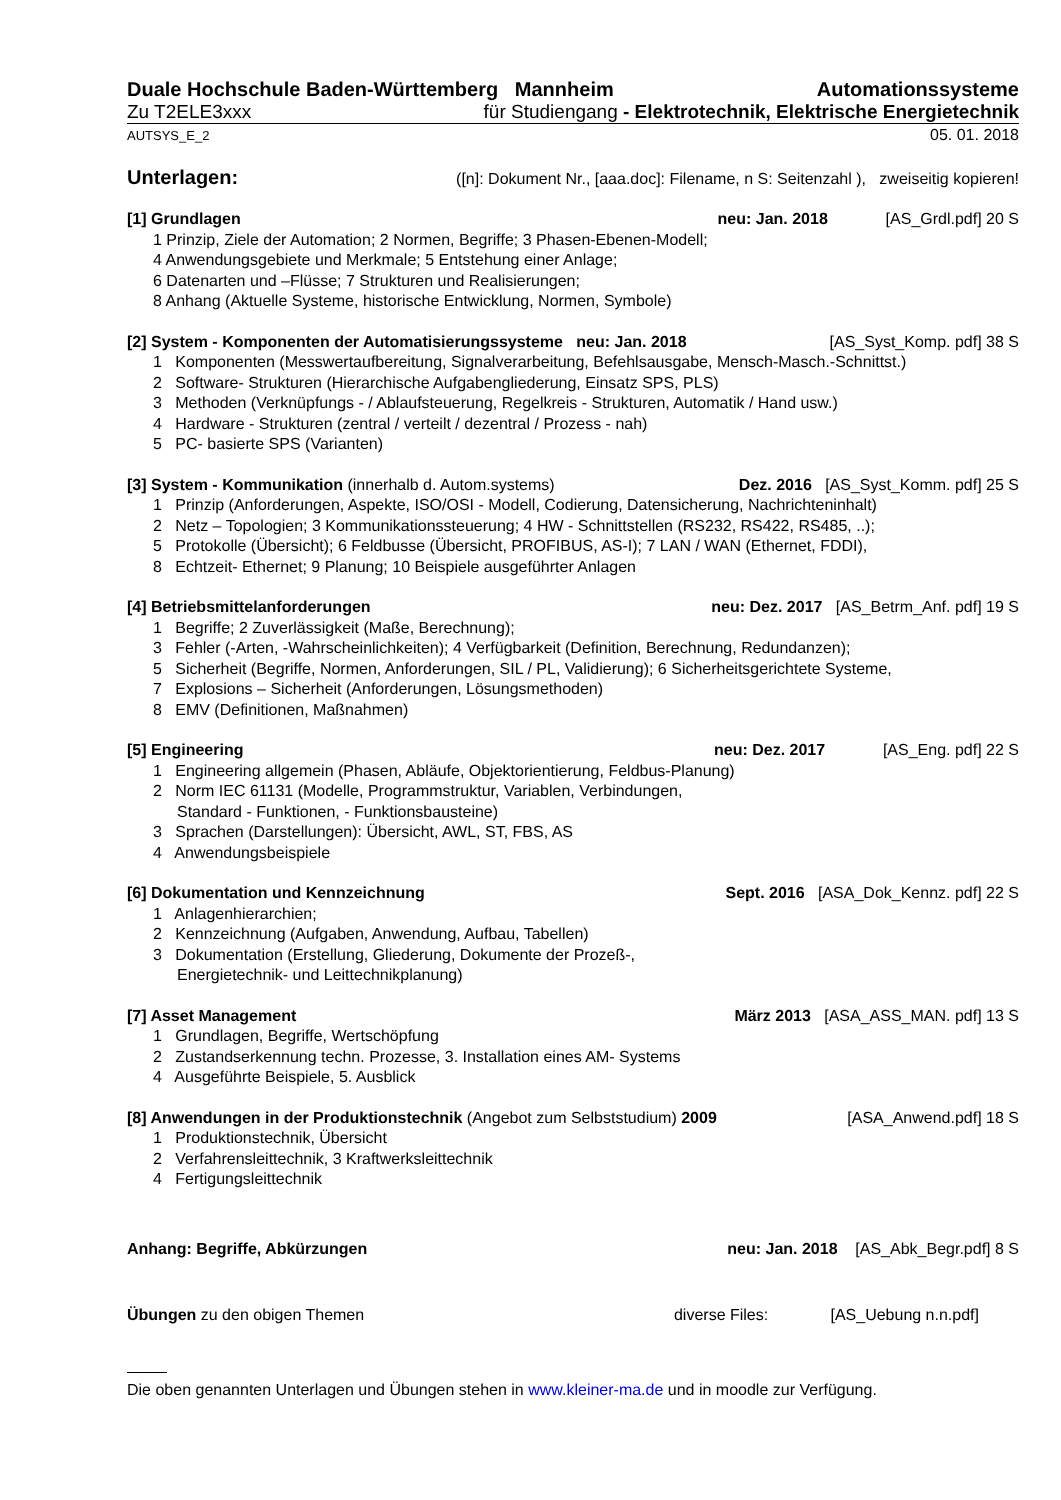Duale Hochschule Baden-Württemberg Mannheim Automationssysteme
Zu T2ELE3xxx für Studiengang - Elektrotechnik, Elektrische Energietechnik
AUTSYS_E_2 05. 01. 2018
Unterlagen: ([n]: Dokument Nr., [aaa.doc]: Filename, n S: Seitenzahl ), zweiseitig kopieren!
[1] Grundlagen neu: Jan. 2018 [AS_Grdl.pdf] 20 S
1 Prinzip, Ziele der Automation; 2 Normen, Begriffe; 3 Phasen-Ebenen-Modell;
4 Anwendungsgebiete und Merkmale; 5 Entstehung einer Anlage;
6 Datenarten und –Flüsse; 7 Strukturen und Realisierungen;
8 Anhang (Aktuelle Systeme, historische Entwicklung, Normen, Symbole)
[2] System - Komponenten der Automatisierungssysteme neu: Jan. 2018 [AS_Syst_Komp. pdf] 38 S
1 Komponenten (Messwertaufbereitung, Signalverarbeitung, Befehlsausgabe, Mensch-Masch.-Schnittst.)
2 Software- Strukturen (Hierarchische Aufgabengliederung, Einsatz SPS, PLS)
3 Methoden (Verknüpfungs - / Ablaufsteuerung, Regelkreis - Strukturen, Automatik / Hand usw.)
4 Hardware - Strukturen (zentral / verteilt / dezentral / Prozess - nah)
5 PC- basierte SPS (Varianten)
[3] System - Kommunikation (innerhalb d. Autom.systems) Dez. 2016 [AS_Syst_Komm. pdf] 25 S
1 Prinzip (Anforderungen, Aspekte, ISO/OSI - Modell, Codierung, Datensicherung, Nachrichteninhalt)
2 Netz – Topologien; 3 Kommunikationssteuerung; 4 HW - Schnittstellen (RS232, RS422, RS485, ..);
5 Protokolle (Übersicht); 6 Feldbusse (Übersicht, PROFIBUS, AS-I); 7 LAN / WAN (Ethernet, FDDI),
8 Echtzeit- Ethernet; 9 Planung; 10 Beispiele ausgeführter Anlagen
[4] Betriebsmittelanforderungen neu: Dez. 2017 [AS_Betrm_Anf. pdf] 19 S
1 Begriffe; 2 Zuverlässigkeit (Maße, Berechnung);
3 Fehler (-Arten, -Wahrscheinlichkeiten); 4 Verfügbarkeit (Definition, Berechnung, Redundanzen);
5 Sicherheit (Begriffe, Normen, Anforderungen, SIL / PL, Validierung); 6 Sicherheitsgerichtete Systeme,
7 Explosions – Sicherheit (Anforderungen, Lösungsmethoden)
8 EMV (Definitionen, Maßnahmen)
[5] Engineering neu: Dez. 2017 [AS_Eng. pdf] 22 S
1 Engineering allgemein (Phasen, Abläufe, Objektorientierung, Feldbus-Planung)
2 Norm IEC 61131 (Modelle, Programmstruktur, Variablen, Verbindungen,
Standard - Funktionen, - Funktionsbausteine)
3 Sprachen (Darstellungen): Übersicht, AWL, ST, FBS, AS
4 Anwendungsbeispiele
[6] Dokumentation und Kennzeichnung Sept. 2016 [ASA_Dok_Kennz. pdf] 22 S
1 Anlagenhierarchien;
2 Kennzeichnung (Aufgaben, Anwendung, Aufbau, Tabellen)
3 Dokumentation (Erstellung, Gliederung, Dokumente der Prozeß-,
Energietechnik- und Leittechnikplanung)
[7] Asset Management März 2013 [ASA_ASS_MAN. pdf] 13 S
1 Grundlagen, Begriffe, Wertschöpfung
2 Zustandserkennung techn. Prozesse, 3. Installation eines AM- Systems
4 Ausgeführte Beispiele, 5. Ausblick
[8] Anwendungen in der Produktionstechnik (Angebot zum Selbststudium) 2009 [ASA_Anwend.pdf] 18 S
1 Produktionstechnik, Übersicht
2 Verfahrensleittechnik, 3 Kraftwerksleittechnik
4 Fertigungsleittechnik
Anhang: Begriffe, Abkürzungen neu: Jan. 2018 [AS_Abk_Begr.pdf] 8 S
Übungen zu den obigen Themen diverse Files: [AS_Uebung n.n.pdf]
Die oben genannten Unterlagen und Übungen stehen in www.kleiner-ma.de und in moodle zur Verfügung.